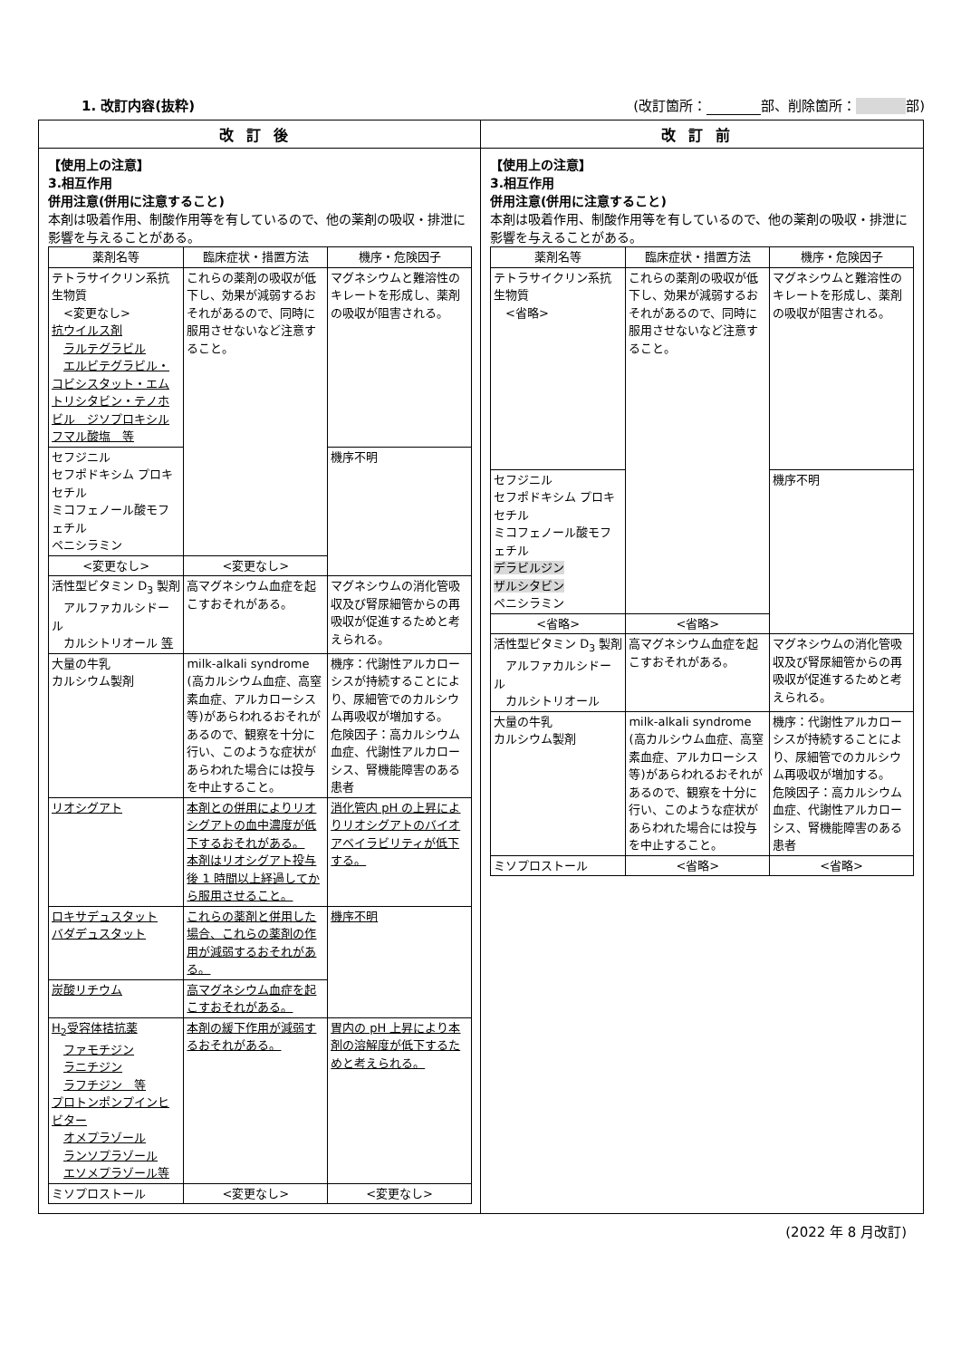1. 改訂内容(抜粋) (改訂箇所： 部、削除箇所： 部)
改訂後
【使用上の注意】
3.相互作用
併用注意(併用に注意すること)
本剤は吸着作用、制酸作用等を有しているので、他の薬剤の吸収・排泄に影響を与えることがある。
| 薬剤名等 | 臨床症状・措置方法 | 機序・危険因子 |
| --- | --- | --- |
| テトラサイクリン系抗生物質 <変更なし> 抗ウイルス剤 ラルテグラビル エルビテグラビル・コビシスタット・エムトリシタビン・テノホビル ジソプロキシルフマル酸塩 等 | これらの薬剤の吸収が低下し、効果が減弱するおそれがあるので、同時に服用させないなど注意すること。 | マグネシウムと難溶性のキレートを形成し、薬剤の吸収が阻害される。 |
| セフジニル セフポドキシム プロキセチル ミコフェノール酸モフェチル ペニシラミン | | 機序不明 |
| <変更なし> | <変更なし> | |
| 活性型ビタミン D<sub>3</sub> 製剤 アルファカルシドール カルシトリオール 等 | 高マグネシウム血症を起こすおそれがある。 | マグネシウムの消化管吸収及び腎尿細管からの再吸収が促進するためと考えられる。 |
| 大量の牛乳 カルシウム製剤 | milk-alkali syndrome (高カルシウム血症、高窒素血症、アルカローシス等)があらわれるおそれがあるので、観察を十分に行い、このような症状があらわれた場合には投与を中止すること。 | 機序：代謝性アルカローシスが持続することにより、尿細管でのカルシウム再吸収が増加する。 危険因子：高カルシウム血症、代謝性アルカローシス、腎機能障害のある患者 |
| リオシグアト | 本剤との併用によりリオシグアトの血中濃度が低下するおそれがある。 本剤はリオシグアト投与後 1 時間以上経過してから服用させること。 | 消化管内 pH の上昇によりリオシグアトのバイオアベイラビリティが低下する。 |
| ロキサデュスタット バダデュスタット | これらの薬剤と併用した場合、これらの薬剤の作用が減弱するおそれがある。 | 機序不明 |
| 炭酸リチウム | 高マグネシウム血症を起こすおそれがある。 | |
| H<sub>2</sub>受容体拮抗薬 ファモチジン ラニチジン ラフチジン 等 プロトンポンプインヒビター オメプラゾール ランソプラゾール エソメプラゾール等 | 本剤の緩下作用が減弱するおそれがある。 | 胃内の pH 上昇により本剤の溶解度が低下するためと考えられる。 |
| ミソプロストール | <変更なし> | <変更なし> |
改訂前
【使用上の注意】
3.相互作用
併用注意(併用に注意すること)
本剤は吸着作用、制酸作用等を有しているので、他の薬剤の吸収・排泄に影響を与えることがある。
| 薬剤名等 | 臨床症状・措置方法 | 機序・危険因子 |
| --- | --- | --- |
| テトラサイクリン系抗生物質 <省略> | これらの薬剤の吸収が低下し、効果が減弱するおそれがあるので、同時に服用させないなど注意すること。 | マグネシウムと難溶性のキレートを形成し、薬剤の吸収が阻害される。 |
| セフジニル セフポドキシム プロキセチル ミコフェノール酸モフェチル デラビルジン ザルシタビン ペニシラミン | | 機序不明 |
| <省略> | <省略> | |
| 活性型ビタミン D<sub>3</sub> 製剤 アルファカルシドール カルシトリオール | 高マグネシウム血症を起こすおそれがある。 | マグネシウムの消化管吸収及び腎尿細管からの再吸収が促進するためと考えられる。 |
| 大量の牛乳 カルシウム製剤 | milk-alkali syndrome (高カルシウム血症、高窒素血症、アルカローシス等)があらわれるおそれがあるので、観察を十分に行い、このような症状があらわれた場合には投与を中止すること。 | 機序：代謝性アルカローシスが持続することにより、尿細管でのカルシウム再吸収が増加する。 危険因子：高カルシウム血症、代謝性アルカローシス、腎機能障害のある患者 |
| ミソプロストール | <省略> | <省略> |
(2022 年 8 月改訂)